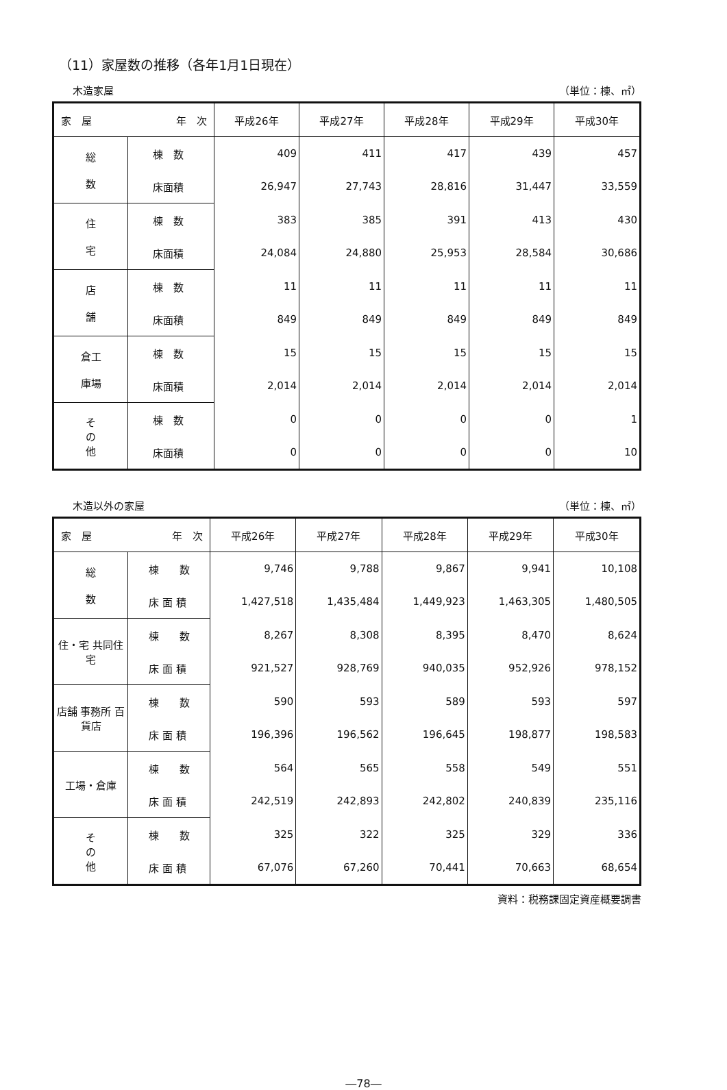（11）家屋数の推移（各年1月1日現在）
木造家屋 （単位：棟、㎡）
| 家 屋 年 次 | | 平成26年 | 平成27年 | 平成28年 | 平成29年 | 平成30年 |
| --- | --- | --- | --- | --- | --- | --- |
| 総 数 | 棟 数 | 409 | 411 | 417 | 439 | 457 |
| | 床面積 | 26,947 | 27,743 | 28,816 | 31,447 | 33,559 |
| 住 宅 | 棟 数 | 383 | 385 | 391 | 413 | 430 |
| | 床面積 | 24,084 | 24,880 | 25,953 | 28,584 | 30,686 |
| 店 舗 | 棟 数 | 11 | 11 | 11 | 11 | 11 |
| | 床面積 | 849 | 849 | 849 | 849 | 849 |
| 倉工 庫場 | 棟 数 | 15 | 15 | 15 | 15 | 15 |
| | 床面積 | 2,014 | 2,014 | 2,014 | 2,014 | 2,014 |
| そ の 他 | 棟 数 | 0 | 0 | 0 | 0 | 1 |
| | 床面積 | 0 | 0 | 0 | 0 | 10 |
木造以外の家屋 （単位：棟、㎡）
| 家 屋 年 次 | | 平成26年 | 平成27年 | 平成28年 | 平成29年 | 平成30年 |
| --- | --- | --- | --- | --- | --- | --- |
| 総 数 | 棟 数 | 9,746 | 9,788 | 9,867 | 9,941 | 10,108 |
| | 床 面 積 | 1,427,518 | 1,435,484 | 1,449,923 | 1,463,305 | 1,480,505 |
| 住・宅 共同住宅 | 棟 数 | 8,267 | 8,308 | 8,395 | 8,470 | 8,624 |
| | 床 面 積 | 921,527 | 928,769 | 940,035 | 952,926 | 978,152 |
| 店舗 事務所 百貨店 | 棟 数 | 590 | 593 | 589 | 593 | 597 |
| | 床 面 積 | 196,396 | 196,562 | 196,645 | 198,877 | 198,583 |
| 工場・倉庫 | 棟 数 | 564 | 565 | 558 | 549 | 551 |
| | 床 面 積 | 242,519 | 242,893 | 242,802 | 240,839 | 235,116 |
| そ の 他 | 棟 数 | 325 | 322 | 325 | 329 | 336 |
| | 床 面 積 | 67,076 | 67,260 | 70,441 | 70,663 | 68,654 |
資料：税務課固定資産概要調書
―78―